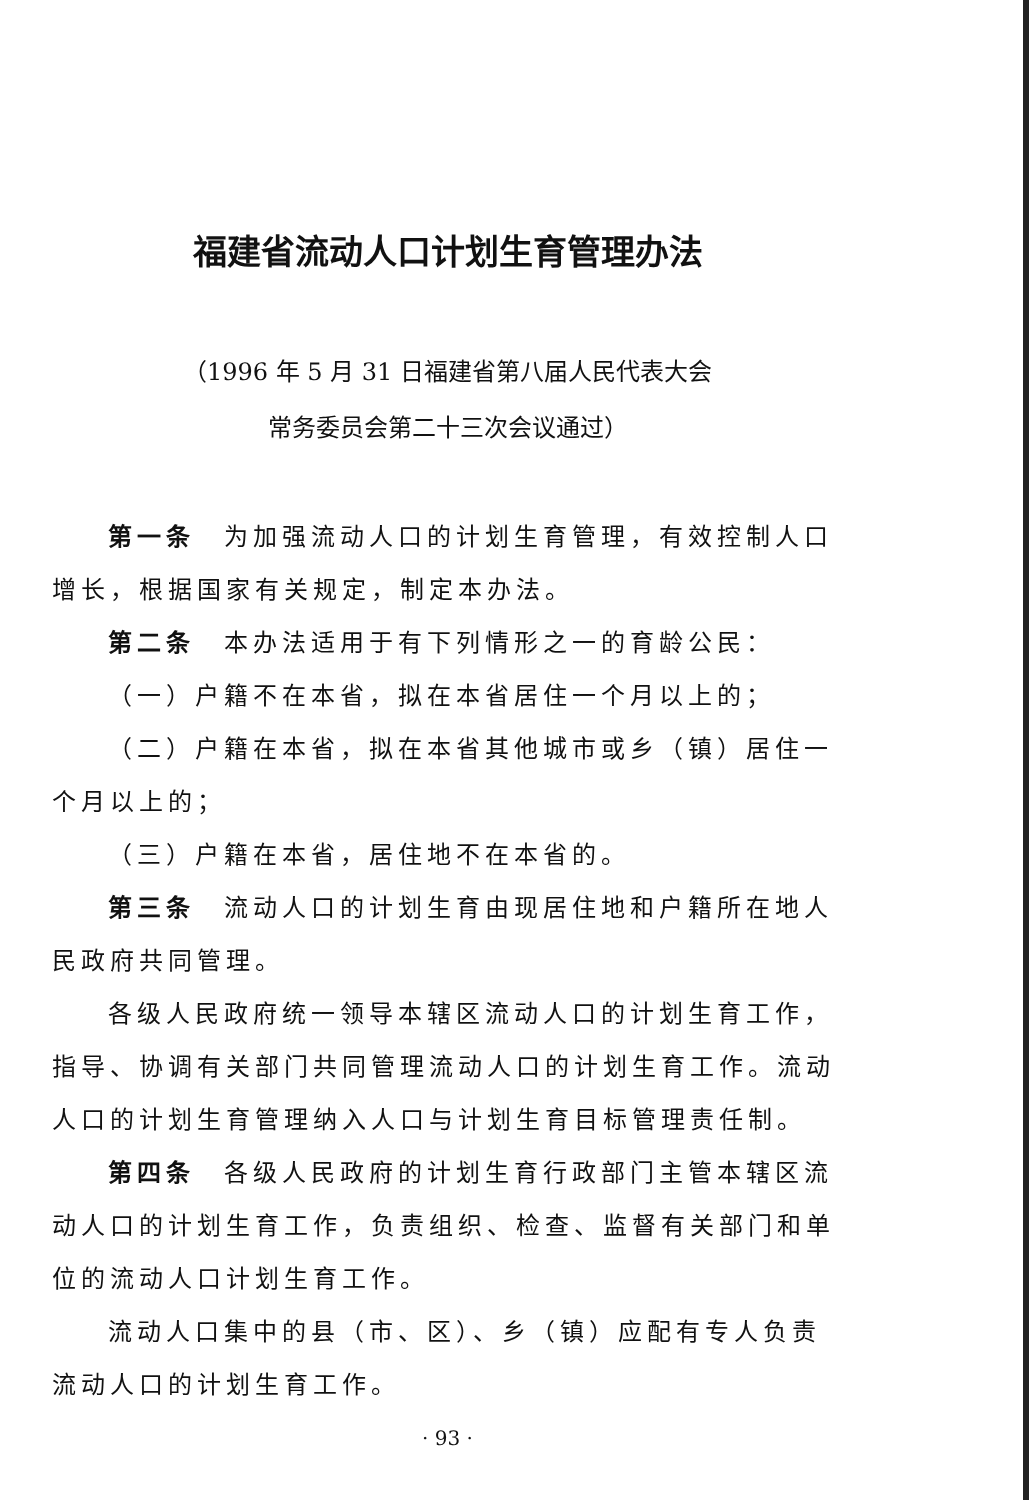福建省流动人口计划生育管理办法
（1996 年 5 月 31 日福建省第八届人民代表大会
常务委员会第二十三次会议通过）
第一条　为加强流动人口的计划生育管理，有效控制人口增长，根据国家有关规定，制定本办法。
第二条　本办法适用于有下列情形之一的育龄公民：
（一）户籍不在本省，拟在本省居住一个月以上的；
（二）户籍在本省，拟在本省其他城市或乡（镇）居住一个月以上的；
（三）户籍在本省，居住地不在本省的。
第三条　流动人口的计划生育由现居住地和户籍所在地人民政府共同管理。
各级人民政府统一领导本辖区流动人口的计划生育工作，指导、协调有关部门共同管理流动人口的计划生育工作。流动人口的计划生育管理纳入人口与计划生育目标管理责任制。
第四条　各级人民政府的计划生育行政部门主管本辖区流动人口的计划生育工作，负责组织、检查、监督有关部门和单位的流动人口计划生育工作。
流动人口集中的县（市、区）、乡（镇）应配有专人负责流动人口的计划生育工作。
· 93 ·